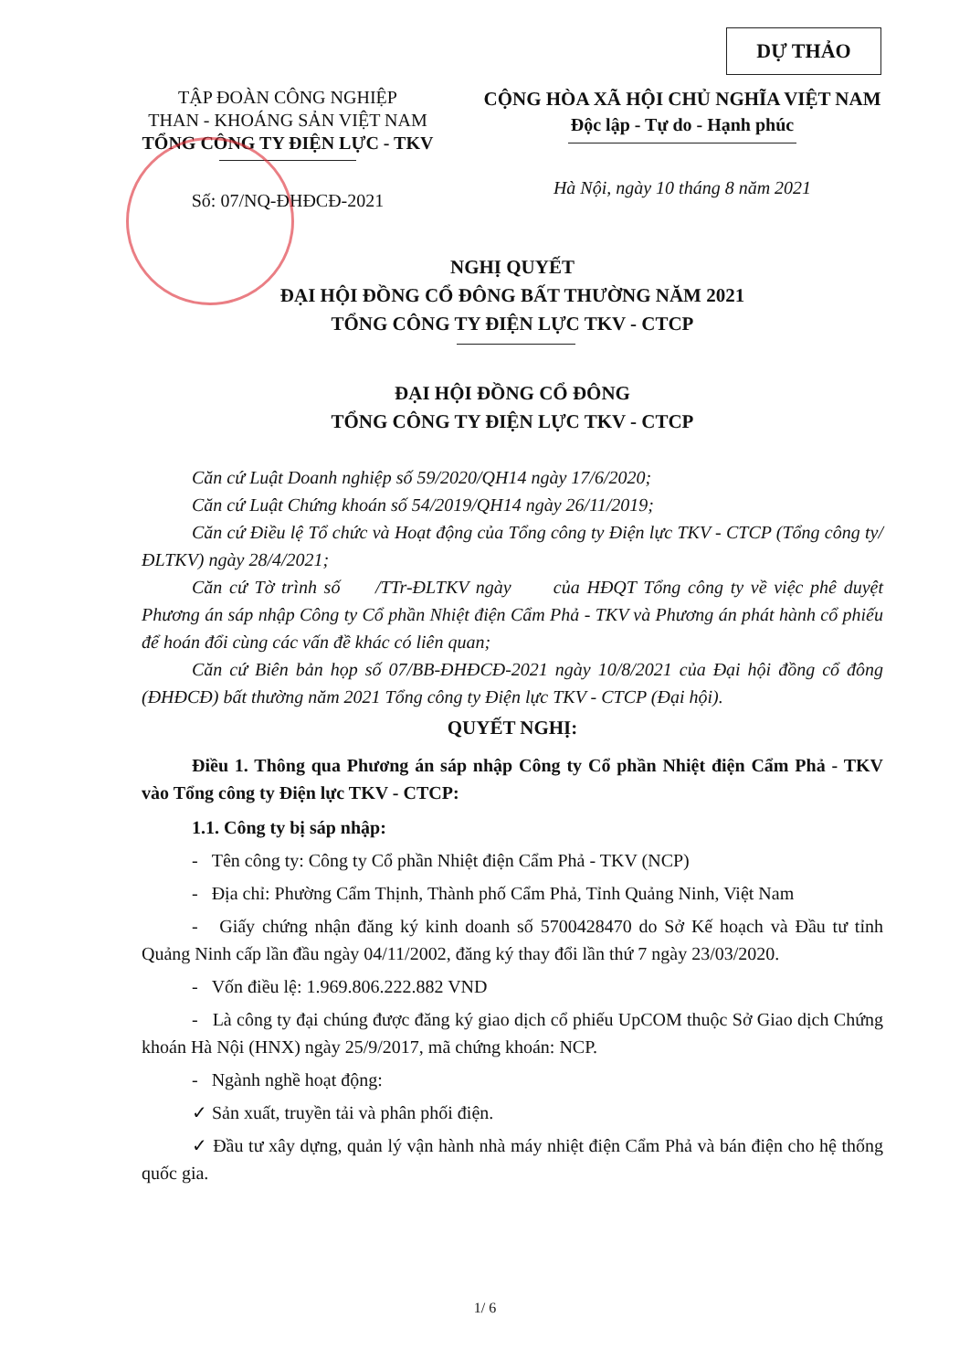DỰ THẢO
TẬP ĐOÀN CÔNG NGHIỆP
THAN - KHOÁNG SẢN VIỆT NAM
TỔNG CÔNG TY ĐIỆN LỰC - TKV
Số: 07/NQ-ĐHĐCĐ-2021
CỘNG HÒA XÃ HỘI CHỦ NGHĨA VIỆT NAM
Độc lập - Tự do - Hạnh phúc
Hà Nội, ngày 10 tháng 8 năm 2021
NGHỊ QUYẾT
ĐẠI HỘI ĐỒNG CỔ ĐÔNG BẤT THƯỜNG NĂM 2021
TỔNG CÔNG TY ĐIỆN LỰC TKV - CTCP
ĐẠI HỘI ĐỒNG CỔ ĐÔNG
TỔNG CÔNG TY ĐIỆN LỰC TKV - CTCP
Căn cứ Luật Doanh nghiệp số 59/2020/QH14 ngày 17/6/2020;
Căn cứ Luật Chứng khoán số 54/2019/QH14 ngày 26/11/2019;
Căn cứ Điều lệ Tổ chức và Hoạt động của Tổng công ty Điện lực TKV - CTCP (Tổng công ty/ ĐLTKV) ngày 28/4/2021;
Căn cứ Tờ trình số /TTr-ĐLTKV ngày của HĐQT Tổng công ty về việc phê duyệt Phương án sáp nhập Công ty Cổ phần Nhiệt điện Cẩm Phả - TKV và Phương án phát hành cổ phiếu để hoán đổi cùng các vấn đề khác có liên quan;
Căn cứ Biên bản họp số 07/BB-ĐHĐCĐ-2021 ngày 10/8/2021 của Đại hội đồng cổ đông (ĐHĐCĐ) bất thường năm 2021 Tổng công ty Điện lực TKV - CTCP (Đại hội).
QUYẾT NGHỊ:
Điều 1. Thông qua Phương án sáp nhập Công ty Cổ phần Nhiệt điện Cẩm Phả - TKV vào Tổng công ty Điện lực TKV - CTCP:
1.1. Công ty bị sáp nhập:
- Tên công ty: Công ty Cổ phần Nhiệt điện Cẩm Phả - TKV (NCP)
- Địa chỉ: Phường Cẩm Thịnh, Thành phố Cẩm Phả, Tỉnh Quảng Ninh, Việt Nam
- Giấy chứng nhận đăng ký kinh doanh số 5700428470 do Sở Kế hoạch và Đầu tư tỉnh Quảng Ninh cấp lần đầu ngày 04/11/2002, đăng ký thay đổi lần thứ 7 ngày 23/03/2020.
- Vốn điều lệ: 1.969.806.222.882 VND
- Là công ty đại chúng được đăng ký giao dịch cổ phiếu UpCOM thuộc Sở Giao dịch Chứng khoán Hà Nội (HNX) ngày 25/9/2017, mã chứng khoán: NCP.
- Ngành nghề hoạt động:
✓ Sản xuất, truyền tải và phân phối điện.
✓ Đầu tư xây dựng, quản lý vận hành nhà máy nhiệt điện Cẩm Phả và bán điện cho hệ thống quốc gia.
1/ 6